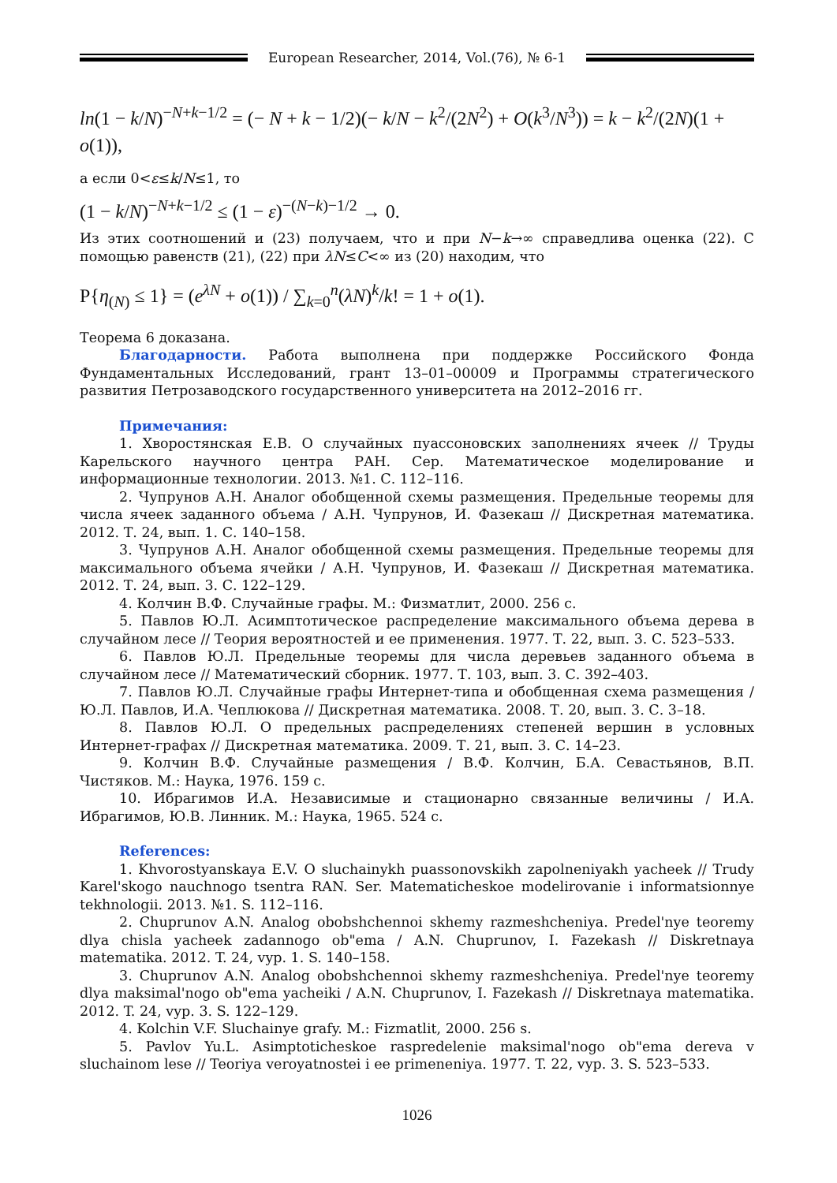European Researcher, 2014, Vol.(76), № 6-1
ln(1 − k/N)<sup>−N+k−1/2</sup> = (− N + k − 1/2)(− k/N − k<sup>2</sup>/(2N<sup>2</sup>) + O(k<sup>3</sup>/N<sup>3</sup>)) = k − k<sup>2</sup>/(2N)(1 + o(1)),
а если 0<ε≤k/N≤1, то
(1 − k/N)<sup>−N+k−1/2</sup> ≤ (1 − ε)<sup>−(N−k)−1/2</sup> → 0.
Из этих соотношений и (23) получаем, что и при N−k→∞ справедлива оценка (22). С помощью равенств (21), (22) при λN≤C<∞ из (20) находим, что
P{η<sub>(N)</sub> ≤ 1} = (e<sup>λN</sup> + o(1)) / ∑<sub>k=0</sub><sup>n</sup>(λN)<sup>k</sup>/k! = 1 + o(1).
Теорема 6 доказана.
Благодарности. Работа выполнена при поддержке Российского Фонда Фундаментальных Исследований, грант 13–01–00009 и Программы стратегического развития Петрозаводского государственного университета на 2012–2016 гг.
Примечания:
1. Хворостянская Е.В. О случайных пуассоновских заполнениях ячеек // Труды Карельского научного центра РАН. Сер. Математическое моделирование и информационные технологии. 2013. №1. С. 112–116.
2. Чупрунов А.Н. Аналог обобщенной схемы размещения. Предельные теоремы для числа ячеек заданного объема / А.Н. Чупрунов, И. Фазекаш // Дискретная математика. 2012. Т. 24, вып. 1. С. 140–158.
3. Чупрунов А.Н. Аналог обобщенной схемы размещения. Предельные теоремы для максимального объема ячейки / А.Н. Чупрунов, И. Фазекаш // Дискретная математика. 2012. Т. 24, вып. 3. С. 122–129.
4. Колчин В.Ф. Случайные графы. М.: Физматлит, 2000. 256 с.
5. Павлов Ю.Л. Асимптотическое распределение максимального объема дерева в случайном лесе // Теория вероятностей и ее применения. 1977. Т. 22, вып. 3. С. 523–533.
6. Павлов Ю.Л. Предельные теоремы для числа деревьев заданного объема в случайном лесе // Математический сборник. 1977. Т. 103, вып. 3. С. 392–403.
7. Павлов Ю.Л. Случайные графы Интернет-типа и обобщенная схема размещения / Ю.Л. Павлов, И.А. Чеплюкова // Дискретная математика. 2008. Т. 20, вып. 3. С. 3–18.
8. Павлов Ю.Л. О предельных распределениях степеней вершин в условных Интернет-графах // Дискретная математика. 2009. Т. 21, вып. 3. С. 14–23.
9. Колчин В.Ф. Случайные размещения / В.Ф. Колчин, Б.А. Севастьянов, В.П. Чистяков. М.: Наука, 1976. 159 с.
10. Ибрагимов И.А. Независимые и стационарно связанные величины / И.А. Ибрагимов, Ю.В. Линник. М.: Наука, 1965. 524 с.
References:
1. Khvorostyanskaya E.V. O sluchainykh puassonovskikh zapolneniyakh yacheek // Trudy Karel'skogo nauchnogo tsentra RAN. Ser. Matematicheskoe modelirovanie i informatsionnye tekhnologii. 2013. №1. S. 112–116.
2. Chuprunov A.N. Analog obobshchennoi skhemy razmeshcheniya. Predel'nye teoremy dlya chisla yacheek zadannogo ob"ema / A.N. Chuprunov, I. Fazekash // Diskretnaya matematika. 2012. T. 24, vyp. 1. S. 140–158.
3. Chuprunov A.N. Analog obobshchennoi skhemy razmeshcheniya. Predel'nye teoremy dlya maksimal'nogo ob"ema yacheiki / A.N. Chuprunov, I. Fazekash // Diskretnaya matematika. 2012. T. 24, vyp. 3. S. 122–129.
4. Kolchin V.F. Sluchainye grafy. M.: Fizmatlit, 2000. 256 s.
5. Pavlov Yu.L. Asimptoticheskoe raspredelenie maksimal'nogo ob"ema dereva v sluchainom lese // Teoriya veroyatnostei i ee primeneniya. 1977. T. 22, vyp. 3. S. 523–533.
1026